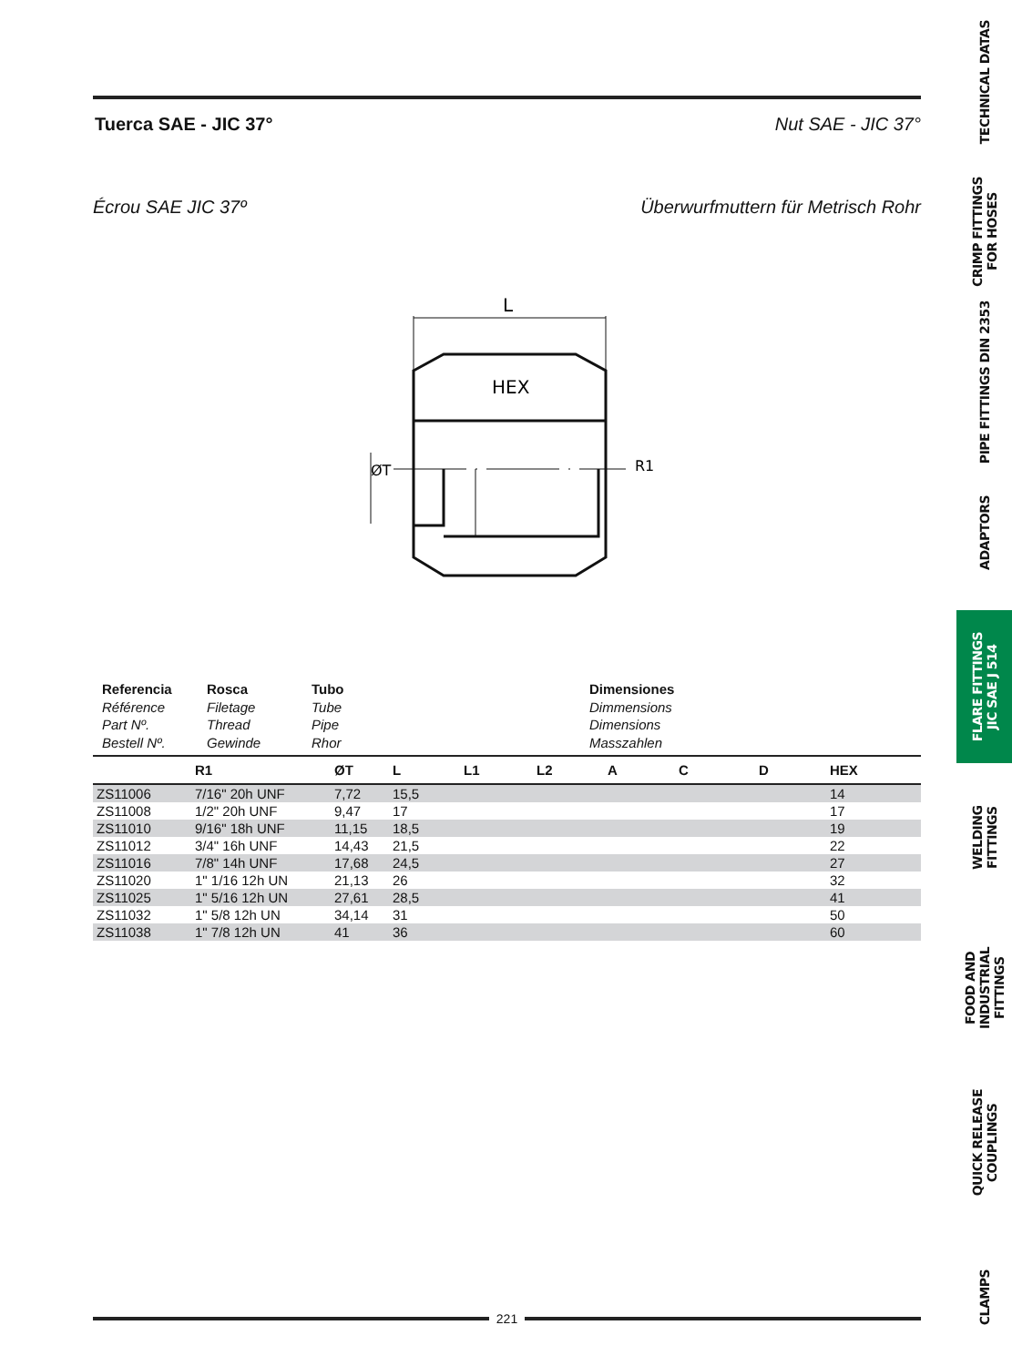Tuerca SAE - JIC 37° Nut SAE - JIC 37°
Écrou SAE JIC 37º Überwurfmuttern für Metrisch Rohr
L
HEX
ØT
R1
Referencia
Référence
Part Nº.
Bestell Nº.
Rosca
Filetage
Thread
Gewinde
Tubo
Tube
Pipe
Rhor
Dimensiones
Dimmensions
Dimensions
Masszahlen
| | R1 | ØT | L | L1 | L2 | A | C | D | HEX |
| --- | --- | --- | --- | --- | --- | --- | --- | --- | --- |
| ZS11006 | 7/16" 20h UNF | 7,72 | 15,5 | | | | | | 14 |
| ZS11008 | 1/2" 20h UNF | 9,47 | 17 | | | | | | 17 |
| ZS11010 | 9/16" 18h UNF | 11,15 | 18,5 | | | | | | 19 |
| ZS11012 | 3/4" 16h UNF | 14,43 | 21,5 | | | | | | 22 |
| ZS11016 | 7/8" 14h UNF | 17,68 | 24,5 | | | | | | 27 |
| ZS11020 | 1" 1/16 12h UN | 21,13 | 26 | | | | | | 32 |
| ZS11025 | 1" 5/16 12h UN | 27,61 | 28,5 | | | | | | 41 |
| ZS11032 | 1" 5/8 12h UN | 34,14 | 31 | | | | | | 50 |
| ZS11038 | 1" 7/8 12h UN | 41 | 36 | | | | | | 60 |
221
TECHNICAL DATAS
CRIMP FITTINGS
FOR HOSES
PIPE FITTINGS DIN 2353
ADAPTORS
FLARE FITTINGS
JIC SAE J 514
WELDING FITTINGS
FOOD AND INDUSTRIAL
FITTINGS
QUICK RELEASE
COUPLINGS
CLAMPS